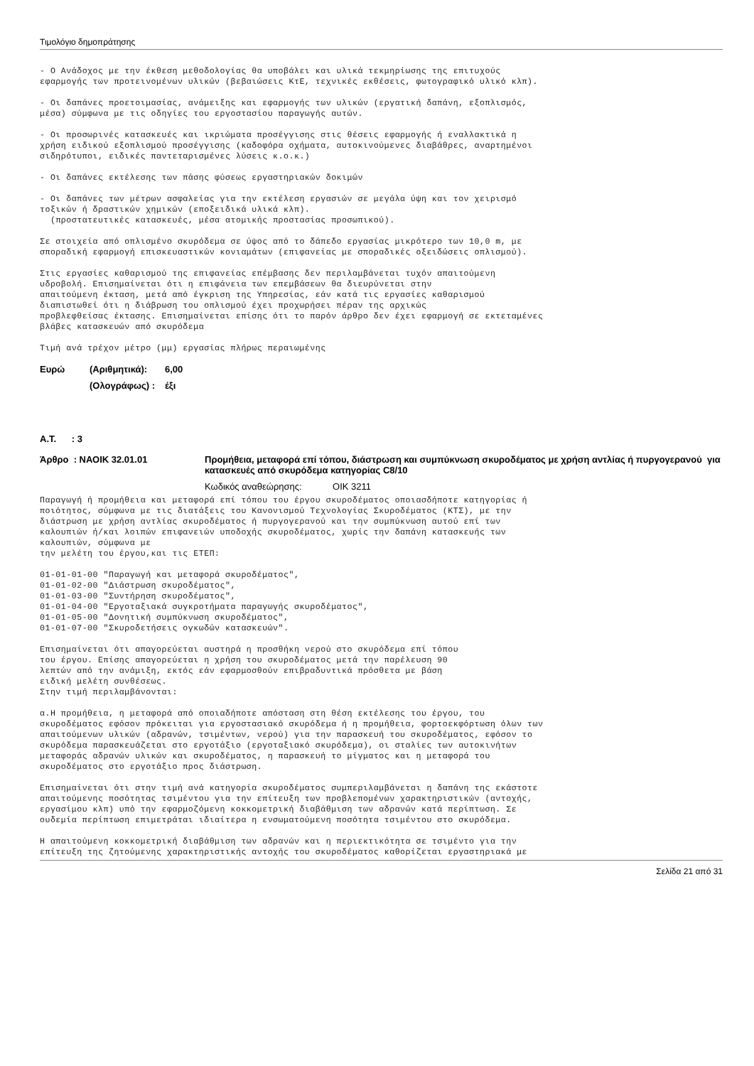Τιμολόγιο δημοπράτησης
- Ο Ανάδοχος με την έκθεση μεθοδολογίας θα υποβάλει και υλικά τεκμηρίωσης της επιτυχούς εφαρμογής των προτεινομένων υλικών (βεβαιώσεις ΚτΕ, τεχνικές εκθέσεις, φωτογραφικό υλικό κλπ).
- Οι δαπάνες προετοιμασίας, ανάμειξης και εφαρμογής των υλικών (εργατική δαπάνη, εξοπλισμός, μέσα) σύμφωνα με τις οδηγίες του εργοστασίου παραγωγής αυτών.
- Οι προσωρινές κατασκευές και ικριώματα προσέγγισης στις θέσεις εφαρμογής ή εναλλακτικά η χρήση ειδικού εξοπλισμού προσέγγισης (καδοφόρα οχήματα, αυτοκινούμενες διαβάθρες, αναρτημένοι σιδηρότυποι, ειδικές παντεταρισμένες λύσεις κ.ο.κ.)
- Οι δαπάνες εκτέλεσης των πάσης φύσεως εργαστηριακών δοκιμών
- Οι δαπάνες των μέτρων ασφαλείας για την εκτέλεση εργασιών σε μεγάλα ύψη και τον χειρισμό τοξικών ή δραστικών χημικών (εποξειδικά υλικά κλπ). (προστατευτικές κατασκευές, μέσα ατομικής προστασίας προσωπικού).
Σε στοιχεία από οπλισμένο σκυρόδεμα σε ύψος από το δάπεδο εργασίας μικρότερο των 10,0 m, με σποραδική εφαρμογή επισκευαστικών κονιαμάτων (επιφανείας με σποραδικές οξειδώσεις οπλισμού).
Στις εργασίες καθαρισμού της επιφανείας επέμβασης δεν περιλαμβάνεται τυχόν απαιτούμενη υδροβολή. Επισημαίνεται ότι η επιφάνεια των επεμβάσεων θα διευρύνεται στην απαιτούμενη έκταση, μετά από έγκριση της Υπηρεσίας, εάν κατά τις εργασίες καθαρισμού διαπιστωθεί ότι η διάβρωση του οπλισμού έχει προχωρήσει πέραν της αρχικώς προβλεφθείσας έκτασης. Επισημαίνεται επίσης ότι το παρόν άρθρο δεν έχει εφαρμογή σε εκτεταμένες βλάβες κατασκευών από σκυρόδεμα
Τιμή ανά τρέχον μέτρο (μμ) εργασίας πλήρως περαιωμένης
| Ευρώ | (Αριθμητικά): | 6,00 |
| | (Ολογράφως) : | έξι |
Α.Τ. : 3
| Άρθρο : ΝΑΟΙΚ 32.01.01 | Προμήθεια, μεταφορά επί τόπου, διάστρωση και συμπύκνωση σκυροδέματος με χρήση αντλίας ή πυργογερανού για κατασκευές από σκυρόδεμα κατηγορίας C8/10 |
| | Κωδικός αναθεώρησης: ΟΙΚ 3211 |
Παραγωγή ή προμήθεια και μεταφορά επί τόπου του έργου σκυροδέματος οποιασδήποτε κατηγορίας ή ποιότητος, σύμφωνα με τις διατάξεις του Κανονισμού Τεχνολογίας Σκυροδέματος (ΚΤΣ), με την διάστρωση με χρήση αντλίας σκυροδέματος ή πυργογερανού και την συμπύκνωση αυτού επί των καλουπιών ή/και λοιπών επιφανειών υποδοχής σκυροδέματος, χωρίς την δαπάνη κατασκευής των καλουπιών, σύμφωνα με την μελέτη του έργου,και τις ΕΤΕΠ:
01-01-01-00 "Παραγωγή και μεταφορά σκυροδέματος", 01-01-02-00 "Διάστρωση σκυροδέματος", 01-01-03-00 "Συντήρηση σκυροδέματος", 01-01-04-00 "Εργοταξιακά συγκροτήματα παραγωγής σκυροδέματος", 01-01-05-00 "Δονητική συμπύκνωση σκυροδέματος", 01-01-07-00 "Σκυροδετήσεις ογκωδών κατασκευών".
Επισημαίνεται ότι απαγορεύεται αυστηρά η προσθήκη νερού στο σκυρόδεμα επί τόπου του έργου. Επίσης απαγορεύεται η χρήση του σκυροδέματος μετά την παρέλευση 90 λεπτών από την ανάμιξη, εκτός εάν εφαρμοσθούν επιβραδυντικά πρόσθετα με βάση ειδική μελέτη συνθέσεως. Στην τιμή περιλαμβάνονται:
α.Η προμήθεια, η μεταφορά από οποιαδήποτε απόσταση στη θέση εκτέλεσης του έργου, του σκυροδέματος εφόσον πρόκειται για εργοστασιακό σκυρόδεμα ή η προμήθεια, φορτοεκφόρτωση όλων των απαιτούμενων υλικών (αδρανών, τσιμέντων, νερού) για την παρασκευή του σκυροδέματος, εφόσον το σκυρόδεμα παρασκευάζεται στο εργοτάξιο (εργοταξιακό σκυρόδεμα), οι σταλίες των αυτοκινήτων μεταφοράς αδρανών υλικών και σκυροδέματος, η παρασκευή το μίγματος και η μεταφορά του σκυροδέματος στο εργοτάξιο προς διάστρωση.
Επισημαίνεται ότι στην τιμή ανά κατηγορία σκυροδέματος συμπεριλαμβάνεται η δαπάνη της εκάστοτε απαιτούμενης ποσότητας τσιμέντου για την επίτευξη των προβλεπομένων χαρακτηριστικών (αντοχής, εργασίμου κλπ) υπό την εφαρμοζόμενη κοκκομετρική διαβάθμιση των αδρανών κατά περίπτωση. Σε ουδεμία περίπτωση επιμετράται ιδιαίτερα η ενσωματούμενη ποσότητα τσιμέντου στο σκυρόδεμα.
Η απαιτούμενη κοκκομετρική διαβάθμιση των αδρανών και η περιεκτικότητα σε τσιμέντο για την επίτευξη της ζητούμενης χαρακτηριστικής αντοχής του σκυροδέματος καθορίζεται εργαστηριακά με
Σελίδα 21 από 31